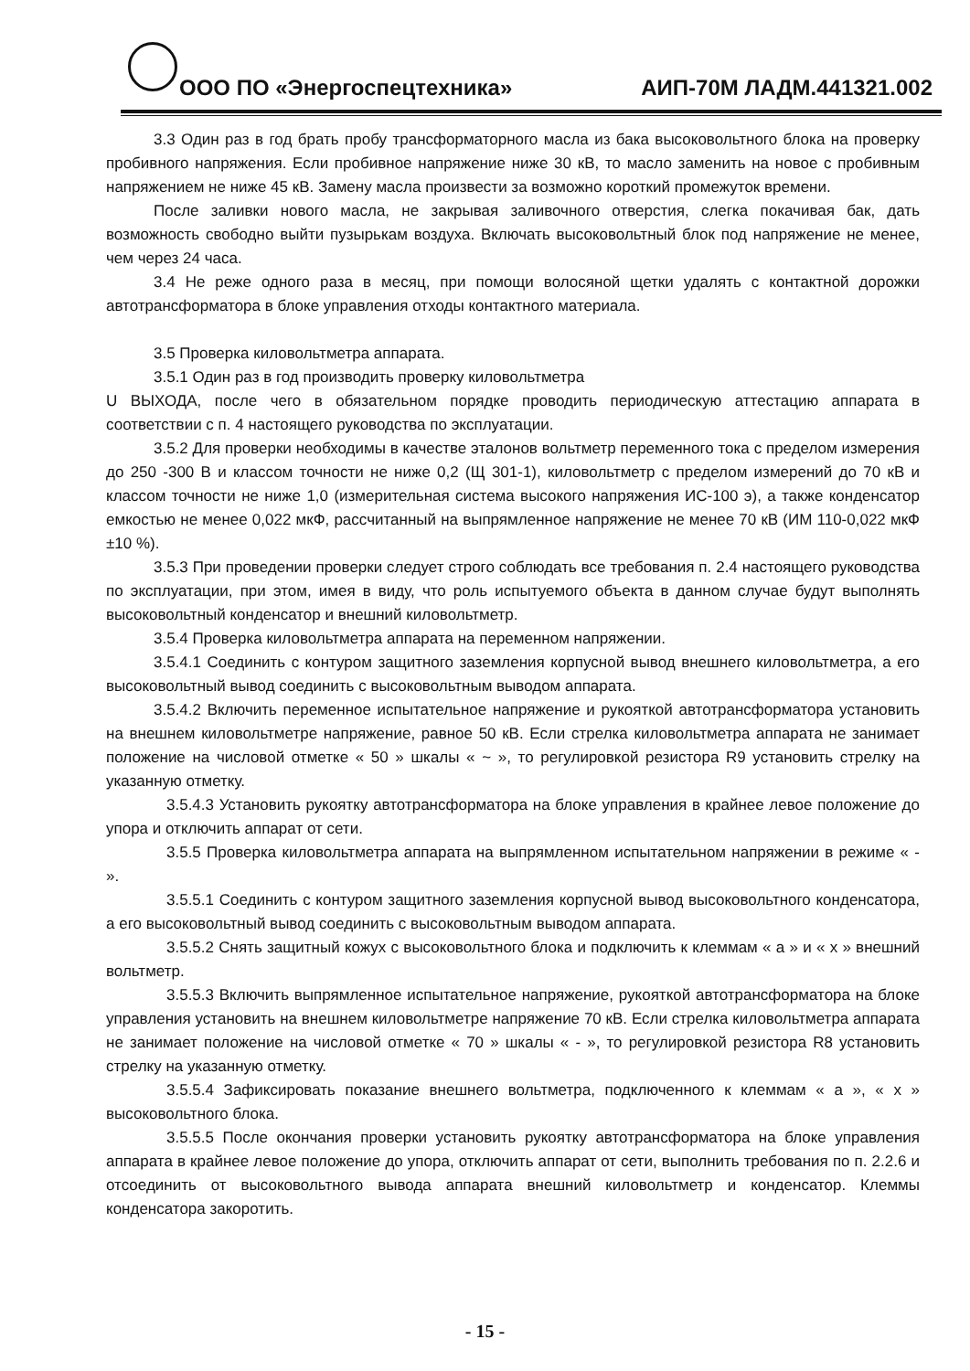ООО ПО «Энергоспецтехника» АИП-70М ЛАДМ.441321.002
3.3 Один раз в год брать пробу трансформаторного масла из бака высоковольтного блока на проверку пробивного напряжения. Если пробивное напряжение ниже 30 кВ, то масло заменить на новое с пробивным напряжением не ниже 45 кВ. Замену масла произвести за возможно короткий промежуток времени.
После заливки нового масла, не закрывая заливочного отверстия, слегка покачивая бак, дать возможность свободно выйти пузырькам воздуха. Включать высоковольтный блок под напряжение не менее, чем через 24 часа.
3.4 Не реже одного раза в месяц, при помощи волосяной щетки удалять с контактной дорожки автотрансформатора в блоке управления отходы контактного материала.
3.5 Проверка киловольтметра аппарата.
3.5.1 Один раз в год производить проверку киловольтметра
U ВЫХОДА, после чего в обязательном порядке проводить периодическую аттестацию аппарата в соответствии с п. 4 настоящего руководства по эксплуатации.
3.5.2 Для проверки необходимы в качестве эталонов вольтметр переменного тока с пределом измерения до 250 -300 В и классом точности не ниже 0,2 (Щ 301-1), киловольтметр с пределом измерений до 70 кВ и классом точности не ниже 1,0 (измерительная система высокого напряжения ИС-100 э), а также конденсатор емкостью не менее 0,022 мкФ, рассчитанный на выпрямленное напряжение не менее 70 кВ (ИМ 110-0,022 мкФ ±10 %).
3.5.3 При проведении проверки следует строго соблюдать все требования п. 2.4 настоящего руководства по эксплуатации, при этом, имея в виду, что роль испытуемого объекта в данном случае будут выполнять высоковольтный конденсатор и внешний киловольтметр.
3.5.4 Проверка киловольтметра аппарата на переменном напряжении.
3.5.4.1 Соединить с контуром защитного заземления корпусной вывод внешнего киловольтметра, а его высоковольтный вывод соединить с высоковольтным выводом аппарата.
3.5.4.2 Включить переменное испытательное напряжение и рукояткой автотрансформатора установить на внешнем киловольтметре напряжение, равное 50 кВ. Если стрелка киловольтметра аппарата не занимает положение на числовой отметке « 50 » шкалы « ~ », то регулировкой резистора R9 установить стрелку на указанную отметку.
3.5.4.3 Установить рукоятку автотрансформатора на блоке управления в крайнее левое положение до упора и отключить аппарат от сети.
3.5.5 Проверка киловольтметра аппарата на выпрямленном испытательном напряжении в режиме « - ».
3.5.5.1 Соединить с контуром защитного заземления корпусной вывод высоковольтного конденсатора, а его высоковольтный вывод соединить с высоковольтным выводом аппарата.
3.5.5.2 Снять защитный кожух с высоковольтного блока и подключить к клеммам « a » и « x » внешний вольтметр.
3.5.5.3 Включить выпрямленное испытательное напряжение, рукояткой автотрансформатора на блоке управления установить на внешнем киловольтметре напряжение 70 кВ. Если стрелка киловольтметра аппарата не занимает положение на числовой отметке « 70 » шкалы « - », то регулировкой резистора R8 установить стрелку на указанную отметку.
3.5.5.4 Зафиксировать показание внешнего вольтметра, подключенного к клеммам « a », « x » высоковольтного блока.
3.5.5.5 После окончания проверки установить рукоятку автотрансформатора на блоке управления аппарата в крайнее левое положение до упора, отключить аппарат от сети, выполнить требования по п. 2.2.6 и отсоединить от высоковольтного вывода аппарата внешний киловольтметр и конденсатор. Клеммы конденсатора закоротить.
- 15 -